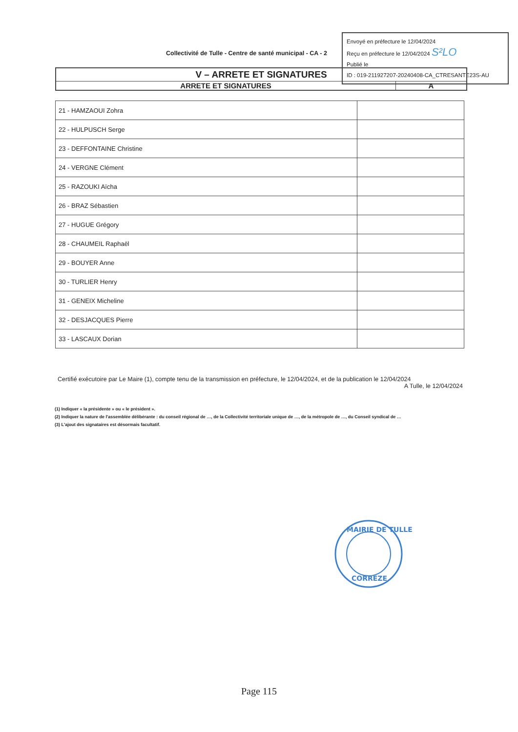Collectivité de Tulle - Centre de santé municipal - CA - 2
Envoyé en préfecture le 12/04/2024
Reçu en préfecture le 12/04/2024 S²LO
Publié le
ID : 019-211927207-20240408-CA_CTRESANTE23S-AU
V – ARRETE ET SIGNATURES
ARRETE ET SIGNATURES A
| 21 - HAMZAOUI Zohra | |
| 22 - HULPUSCH Serge | |
| 23 - DEFFONTAINE Christine | |
| 24 - VERGNE Clément | |
| 25 - RAZOUKI Aïcha | |
| 26 - BRAZ Sébastien | |
| 27 - HUGUE Grégory | |
| 28 - CHAUMEIL Raphaël | |
| 29 - BOUYER Anne | |
| 30 - TURLIER Henry | |
| 31 - GENEIX Micheline | |
| 32 - DESJACQUES Pierre | |
| 33 - LASCAUX Dorian | |
Certifié exécutoire par Le Maire (1), compte tenu de la transmission en préfecture, le 12/04/2024, et de la publication le 12/04/2024
A Tulle, le 12/04/2024
(1) Indiquer « la présidente » ou « le président ».
(2) Indiquer la nature de l'assemblée délibérante : du conseil régional de …, de la Collectivité territoriale unique de …, de la métropole de …, du Conseil syndical de …
(3) L'ajout des signataires est désormais facultatif.
MAIRIE DE TULLE
CORREZE
Page 115